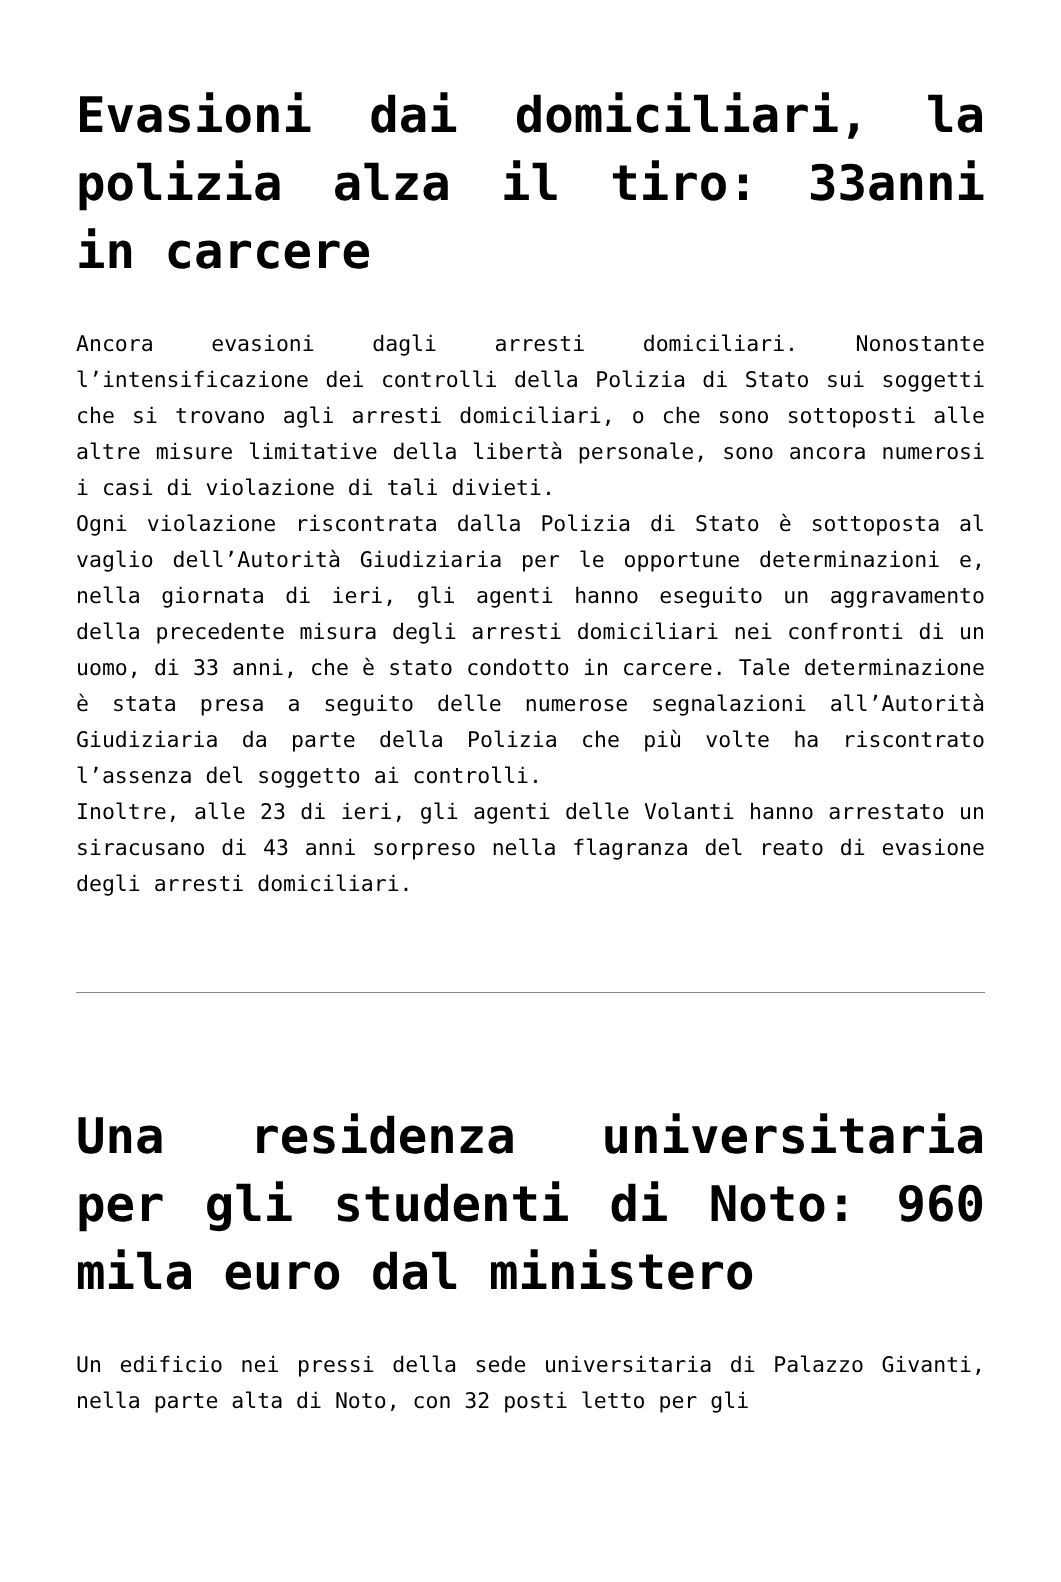Evasioni dai domiciliari, la polizia alza il tiro: 33anni in carcere
Ancora evasioni dagli arresti domiciliari. Nonostante l’intensificazione dei controlli della Polizia di Stato sui soggetti che si trovano agli arresti domiciliari, o che sono sottoposti alle altre misure limitative della libertà personale, sono ancora numerosi i casi di violazione di tali divieti.
Ogni violazione riscontrata dalla Polizia di Stato è sottoposta al vaglio dell’Autorità Giudiziaria per le opportune determinazioni e, nella giornata di ieri, gli agenti hanno eseguito un aggravamento della precedente misura degli arresti domiciliari nei confronti di un uomo, di 33 anni, che è stato condotto in carcere. Tale determinazione è stata presa a seguito delle numerose segnalazioni all’Autorità Giudiziaria da parte della Polizia che più volte ha riscontrato l’assenza del soggetto ai controlli.
Inoltre, alle 23 di ieri, gli agenti delle Volanti hanno arrestato un siracusano di 43 anni sorpreso nella flagranza del reato di evasione degli arresti domiciliari.
Una residenza universitaria per gli studenti di Noto: 960 mila euro dal ministero
Un edificio nei pressi della sede universitaria di Palazzo Givanti, nella parte alta di Noto, con 32 posti letto per gli